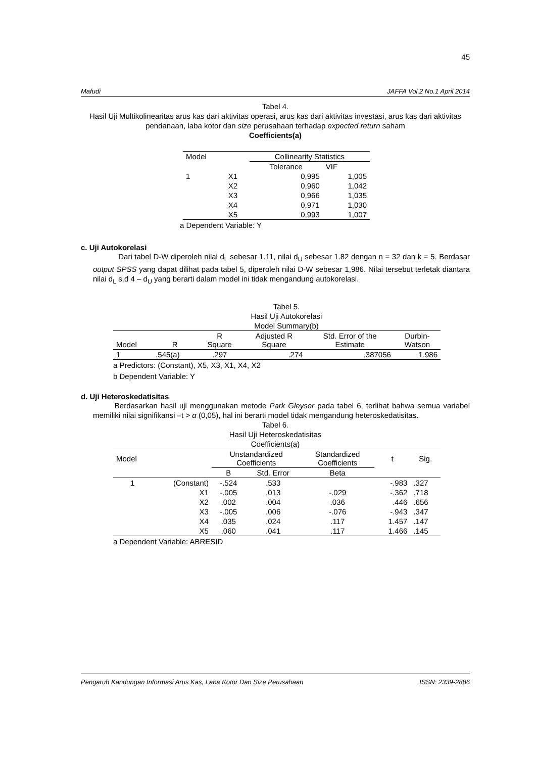45
Mafudi JAFFA Vol.2 No.1 April 2014
Tabel 4.
Hasil Uji Multikolinearitas arus kas dari aktivitas operasi, arus kas dari aktivitas investasi, arus kas dari aktivitas pendanaan, laba kotor dan size perusahaan terhadap expected return saham
Coefficients(a)
| Model | | Collinearity Statistics | |
| | | Tolerance | VIF |
| 1 | X1 | 0,995 | 1,005 |
| | X2 | 0,960 | 1,042 |
| | X3 | 0,966 | 1,035 |
| | X4 | 0,971 | 1,030 |
| | X5 | 0,993 | 1,007 |
a Dependent Variable: Y
c. Uji Autokorelasi
Dari tabel D-W diperoleh nilai d<sub>L</sub> sebesar 1.11, nilai d<sub>U</sub> sebesar 1.82 dengan n = 32 dan k = 5. Berdasar output SPSS yang dapat dilihat pada tabel 5, diperoleh nilai D-W sebesar 1,986. Nilai tersebut terletak diantara nilai d<sub>L</sub> s.d 4 – d<sub>U</sub> yang berarti dalam model ini tidak mengandung autokorelasi.
Tabel 5.
Hasil Uji Autokorelasi
Model Summary(b)
| Model | R | R Square | Adjusted R Square | Std. Error of the Estimate | Durbin- Watson |
| 1 | .545(a) | .297 | .274 | .387056 | 1.986 |
a Predictors: (Constant), X5, X3, X1, X4, X2
b Dependent Variable: Y
d. Uji Heteroskedatisitas
Berdasarkan hasil uji menggunakan metode Park Gleyser pada tabel 6, terlihat bahwa semua variabel memiliki nilai signifikansi –t > α (0,05), hal ini berarti model tidak mengandung heteroskedatisitas.
Tabel 6.
Hasil Uji Heteroskedatisitas
Coefficients(a)
| Model | | Unstandardized Coefficients | | Standardized Coefficients | t | Sig. |
| | | B | Std. Error | Beta | | |
| 1 | (Constant) | -.524 | .533 | | -.983 | .327 |
| | X1 | -.005 | .013 | -.029 | -.362 | .718 |
| | X2 | .002 | .004 | .036 | .446 | .656 |
| | X3 | -.005 | .006 | -.076 | -.943 | .347 |
| | X4 | .035 | .024 | .117 | 1.457 | .147 |
| | X5 | .060 | .041 | .117 | 1.466 | .145 |
a Dependent Variable: ABRESID
Pengaruh Kandungan Informasi Arus Kas, Laba Kotor Dan Size Perusahaan ISSN: 2339-2886